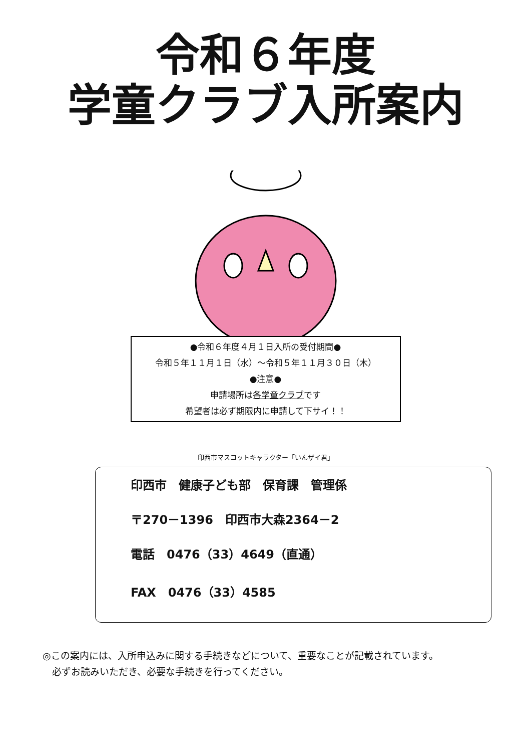令和６年度
学童クラブ入所案内
●令和６年度４月１日入所の受付期間●
令和５年１１月１日（水）～令和５年１１月３０日（木）
●注意●
申請場所は各学童クラブです
希望者は必ず期限内に申請して下サイ！！
印西市マスコットキャラクター「いんザイ君」
印西市　健康子ども部　保育課　管理係
〒270－1396　印西市大森2364－2
電話　0476（33）4649（直通）
FAX　0476（33）4585
◎この案内には、入所申込みに関する手続きなどについて、重要なことが記載されています。
　必ずお読みいただき、必要な手続きを行ってください。